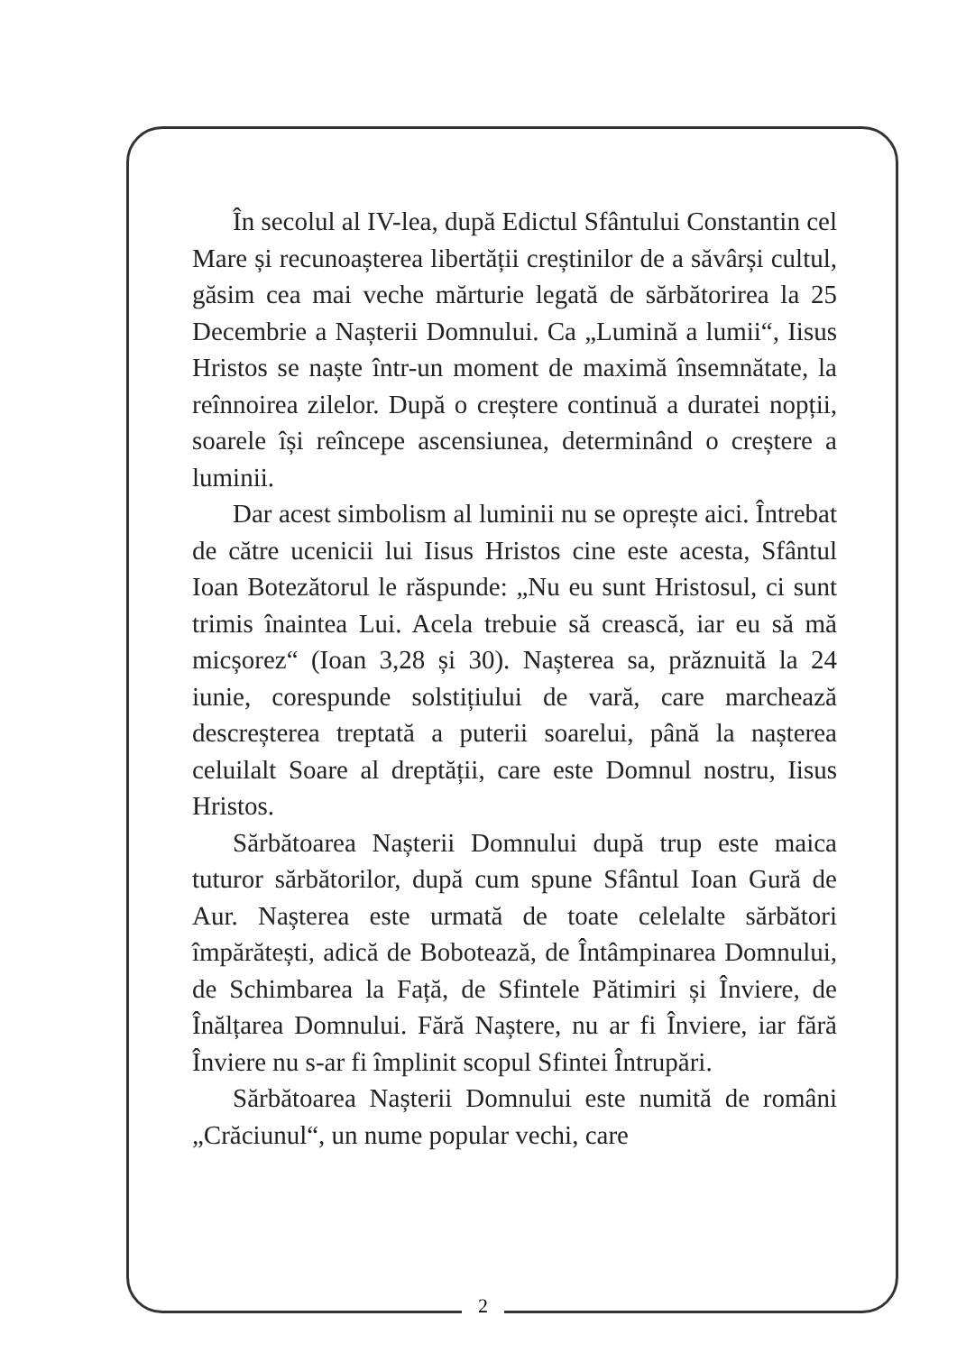În secolul al IV-lea, după Edictul Sfântului Constantin cel Mare și recunoașterea libertății creștinilor de a săvârși cultul, găsim cea mai veche mărturie legată de sărbătorirea la 25 Decembrie a Nașterii Domnului. Ca „Lumină a lumii“, Iisus Hristos se naște într-un moment de maximă însemnătate, la reînnoirea zilelor. După o creștere continuă a duratei nopții, soarele își reîncepe ascensiunea, determinând o creștere a luminii.
Dar acest simbolism al luminii nu se oprește aici. Întrebat de către ucenicii lui Iisus Hristos cine este acesta, Sfântul Ioan Botezătorul le răspunde: „Nu eu sunt Hristosul, ci sunt trimis înaintea Lui. Acela trebuie să crească, iar eu să mă micșorez“ (Ioan 3,28 și 30). Nașterea sa, prăznuită la 24 iunie, corespunde solstițiului de vară, care marchează descreșterea treptată a puterii soarelui, până la nașterea celuilalt Soare al dreptății, care este Domnul nostru, Iisus Hristos.
Sărbătoarea Nașterii Domnului după trup este maica tuturor sărbătorilor, după cum spune Sfântul Ioan Gură de Aur. Nașterea este urmată de toate celelalte sărbători împărătești, adică de Bobotează, de Întâmpinarea Domnului, de Schimbarea la Față, de Sfintele Pătimiri și Înviere, de Înălțarea Domnului. Fără Naștere, nu ar fi Înviere, iar fără Înviere nu s-ar fi împlinit scopul Sfintei Întrupări.
Sărbătoarea Nașterii Domnului este numită de români „Crăciunul“, un nume popular vechi, care
2